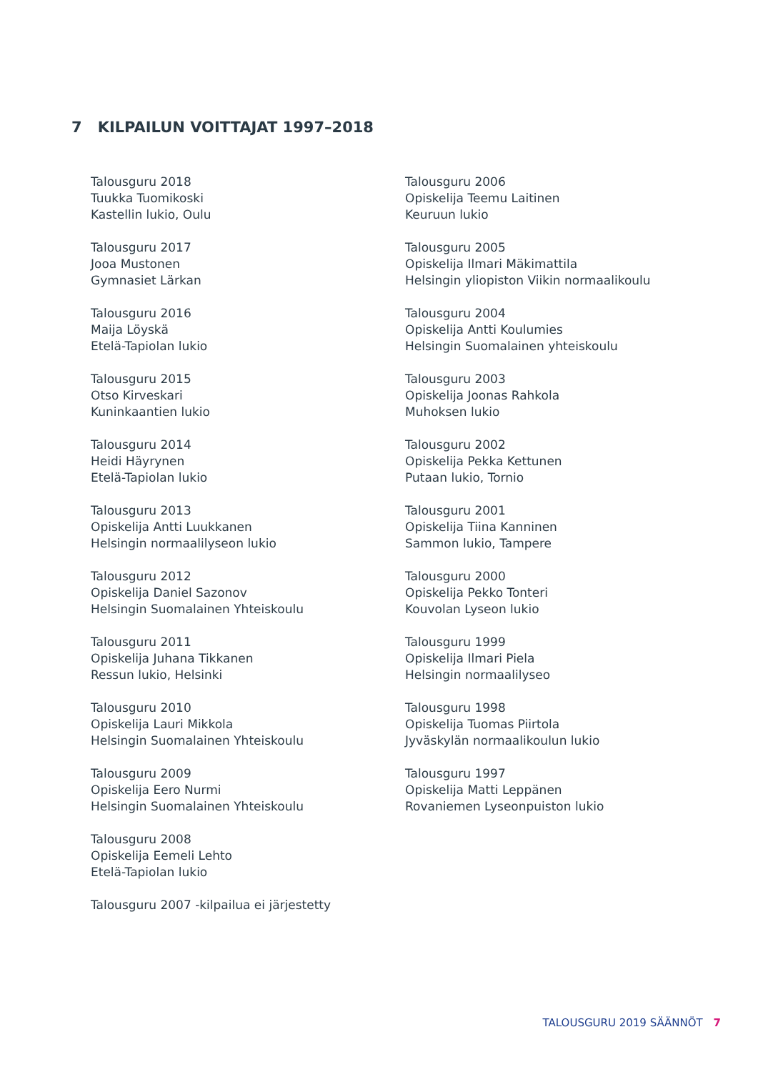7 KILPAILUN VOITTAJAT 1997–2018
Talousguru 2018
Tuukka Tuomikoski
Kastellin lukio, Oulu
Talousguru 2017
Jooa Mustonen
Gymnasiet Lärkan
Talousguru 2016
Maija Löyskä
Etelä-Tapiolan lukio
Talousguru 2015
Otso Kirveskari
Kuninkaantien lukio
Talousguru 2014
Heidi Häyrynen
Etelä-Tapiolan lukio
Talousguru 2013
Opiskelija Antti Luukkanen
Helsingin normaalilyseon lukio
Talousguru 2012
Opiskelija Daniel Sazonov
Helsingin Suomalainen Yhteiskoulu
Talousguru 2011
Opiskelija Juhana Tikkanen
Ressun lukio, Helsinki
Talousguru 2010
Opiskelija Lauri Mikkola
Helsingin Suomalainen Yhteiskoulu
Talousguru 2009
Opiskelija Eero Nurmi
Helsingin Suomalainen Yhteiskoulu
Talousguru 2008
Opiskelija Eemeli Lehto
Etelä-Tapiolan lukio
Talousguru 2007 -kilpailua ei järjestetty
Talousguru 2006
Opiskelija Teemu Laitinen
Keuruun lukio
Talousguru 2005
Opiskelija Ilmari Mäkimattila
Helsingin yliopiston Viikin normaalikoulu
Talousguru 2004
Opiskelija Antti Koulumies
Helsingin Suomalainen yhteiskoulu
Talousguru 2003
Opiskelija Joonas Rahkola
Muhoksen lukio
Talousguru 2002
Opiskelija Pekka Kettunen
Putaan lukio, Tornio
Talousguru 2001
Opiskelija Tiina Kanninen
Sammon lukio, Tampere
Talousguru 2000
Opiskelija Pekko Tonteri
Kouvolan Lyseon lukio
Talousguru 1999
Opiskelija Ilmari Piela
Helsingin normaalilyseo
Talousguru 1998
Opiskelija Tuomas Piirtola
Jyväskylän normaalikoulun lukio
Talousguru 1997
Opiskelija Matti Leppänen
Rovaniemen Lyseonpuiston lukio
TALOUSGURU 2019 SÄÄNNÖT 7